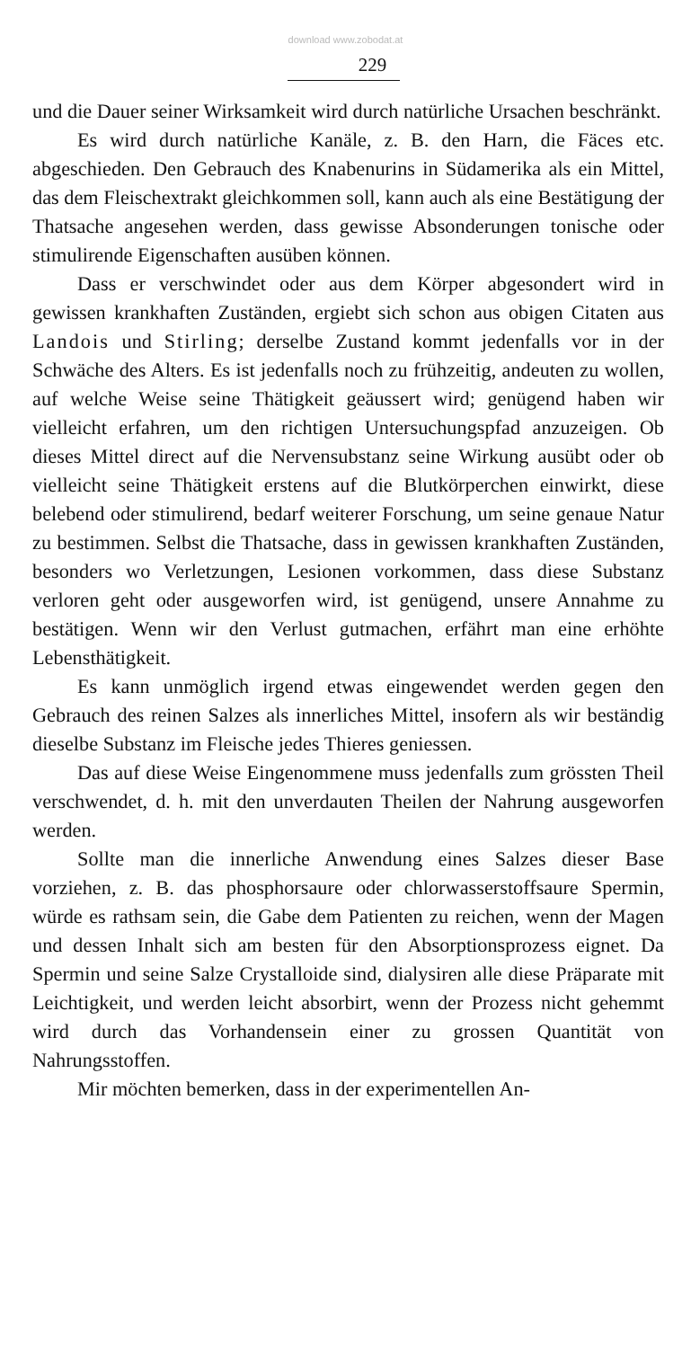download www.zobodat.at
229
und die Dauer seiner Wirksamkeit wird durch natürliche Ursachen beschränkt.
Es wird durch natürliche Kanäle, z. B. den Harn, die Fäces etc. abgeschieden. Den Gebrauch des Knabenurins in Südamerika als ein Mittel, das dem Fleischextrakt gleichkommen soll, kann auch als eine Bestätigung der Thatsache angesehen werden, dass gewisse Absonderungen tonische oder stimulirende Eigenschaften ausüben können.
Dass er verschwindet oder aus dem Körper abgesondert wird in gewissen krankhaften Zuständen, ergiebt sich schon aus obigen Citaten aus Landois und Stirling; derselbe Zustand kommt jedenfalls vor in der Schwäche des Alters. Es ist jedenfalls noch zu frühzeitig, andeuten zu wollen, auf welche Weise seine Thätigkeit geäussert wird; genügend haben wir vielleicht erfahren, um den richtigen Untersuchungspfad anzuzeigen. Ob dieses Mittel direct auf die Nervensubstanz seine Wirkung ausübt oder ob vielleicht seine Thätigkeit erstens auf die Blutkörperchen einwirkt, diese belebend oder stimulirend, bedarf weiterer Forschung, um seine genaue Natur zu bestimmen. Selbst die Thatsache, dass in gewissen krankhaften Zuständen, besonders wo Verletzungen, Lesionen vorkommen, dass diese Substanz verloren geht oder ausgeworfen wird, ist genügend, unsere Annahme zu bestätigen. Wenn wir den Verlust gutmachen, erfährt man eine erhöhte Lebensthätigkeit.
Es kann unmöglich irgend etwas eingewendet werden gegen den Gebrauch des reinen Salzes als innerliches Mittel, insofern als wir beständig dieselbe Substanz im Fleische jedes Thieres geniessen.
Das auf diese Weise Eingenommene muss jedenfalls zum grössten Theil verschwendet, d. h. mit den unverdauten Theilen der Nahrung ausgeworfen werden.
Sollte man die innerliche Anwendung eines Salzes dieser Base vorziehen, z. B. das phosphorsaure oder chlorwasserstoffsaure Spermin, würde es rathsam sein, die Gabe dem Patienten zu reichen, wenn der Magen und dessen Inhalt sich am besten für den Absorptionsprozess eignet. Da Spermin und seine Salze Crystalloide sind, dialysiren alle diese Präparate mit Leichtigkeit, und werden leicht absorbirt, wenn der Prozess nicht gehemmt wird durch das Vorhandensein einer zu grossen Quantität von Nahrungsstoffen.
Mir möchten bemerken, dass in der experimentellen An-